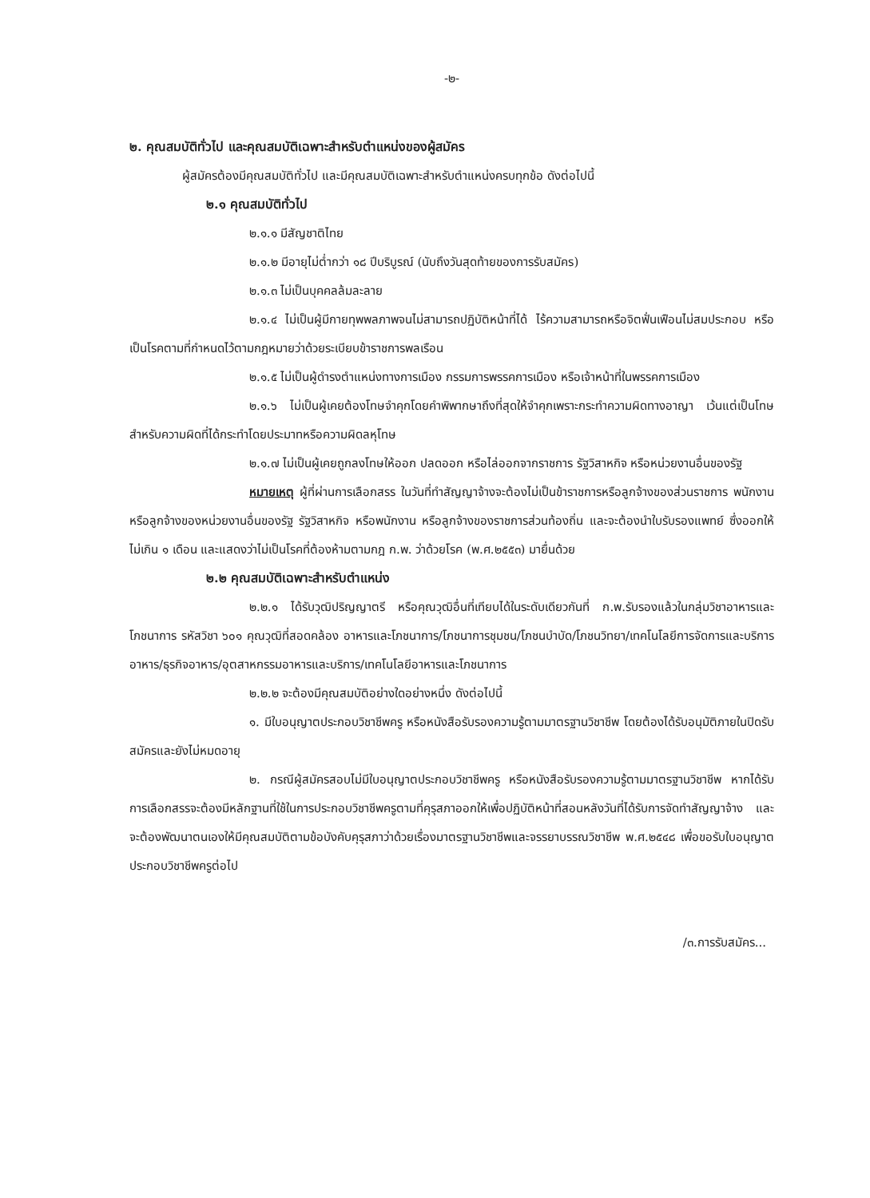-๒-
๒. คุณสมบัติทั่วไป และคุณสมบัติเฉพาะสำหรับตำแหน่งของผู้สมัคร
ผู้สมัครต้องมีคุณสมบัติทั่วไป และมีคุณสมบัติเฉพาะสำหรับตำแหน่งครบทุกข้อ ดังต่อไปนี้
๒.๑ คุณสมบัติทั่วไป
๒.๑.๑ มีสัญชาติไทย
๒.๑.๒ มีอายุไม่ต่ำกว่า ๑๘ ปีบริบูรณ์ (นับถึงวันสุดท้ายของการรับสมัคร)
๒.๑.๓ ไม่เป็นบุคคลล้มละลาย
๒.๑.๔ ไม่เป็นผู้มีกายทุพพลภาพจนไม่สามารถปฏิบัติหน้าที่ได้ ไร้ความสามารถหรือจิตฟั่นเฟือนไม่สมประกอบ หรือเป็นโรคตามที่กำหนดไว้ตามกฎหมายว่าด้วยระเบียบข้าราชการพลเรือน
๒.๑.๕ ไม่เป็นผู้ดำรงตำแหน่งทางการเมือง กรรมการพรรคการเมือง หรือเจ้าหน้าที่ในพรรคการเมือง
๒.๑.๖ ไม่เป็นผู้เคยต้องโทษจำคุกโดยคำพิพากษาถึงที่สุดให้จำคุกเพราะกระทำความผิดทางอาญา เว้นแต่เป็นโทษ สำหรับความผิดที่ได้กระทำโดยประมาทหรือความผิดลหุโทษ
๒.๑.๗ ไม่เป็นผู้เคยถูกลงโทษให้ออก ปลดออก หรือไล่ออกจากราชการ รัฐวิสาหกิจ หรือหน่วยงานอื่นของรัฐ
หมายเหตุ ผู้ที่ผ่านการเลือกสรร ในวันที่ทำสัญญาจ้างจะต้องไม่เป็นข้าราชการหรือลูกจ้างของส่วนราชการ พนักงาน หรือลูกจ้างของหน่วยงานอื่นของรัฐ รัฐวิสาหกิจ หรือพนักงาน หรือลูกจ้างของราชการส่วนท้องถิ่น และจะต้องนำใบรับรองแพทย์ ซึ่งออกให้ไม่เกิน ๑ เดือน และแสดงว่าไม่เป็นโรคที่ต้องห้ามตามกฎ ก.พ. ว่าด้วยโรค (พ.ศ.๒๕๕๓) มายื่นด้วย
๒.๒ คุณสมบัติเฉพาะสำหรับตำแหน่ง
๒.๒.๑ ได้รับวุฒิปริญญาตรี หรือคุณวุฒิอื่นที่เทียบได้ในระดับเดียวกันที่ ก.พ.รับรองแล้วในกลุ่มวิชาอาหารและโภชนาการ รหัสวิชา ๖๐๑ คุณวุฒิที่สอดคล้อง อาหารและโภชนาการ/โภชนาการชุมชน/โภชนบำบัด/โภชนวิทยา/เทคโนโลยีการจัดการและบริการอาหาร/ธุรกิจอาหาร/อุตสาหกรรมอาหารและบริการ/เทคโนโลยีอาหารและโภชนาการ
๒.๒.๒ จะต้องมีคุณสมบัติอย่างใดอย่างหนึ่ง ดังต่อไปนี้
๑. มีใบอนุญาตประกอบวิชาชีพครู หรือหนังสือรับรองความรู้ตามมาตรฐานวิชาชีพ โดยต้องได้รับอนุมัติภายในปิดรับสมัครและยังไม่หมดอายุ
๒. กรณีผู้สมัครสอบไม่มีใบอนุญาตประกอบวิชาชีพครู หรือหนังสือรับรองความรู้ตามมาตรฐานวิชาชีพ หากได้รับการเลือกสรรจะต้องมีหลักฐานที่ใช้ในการประกอบวิชาชีพครูตามที่คุรุสภาออกให้เพื่อปฏิบัติหน้าที่สอนหลังวันที่ได้รับการจัดทำสัญญาจ้าง และจะต้องพัฒนาตนเองให้มีคุณสมบัติตามข้อบังคับคุรุสภาว่าด้วยเรื่องมาตรฐานวิชาชีพและจรรยาบรรณวิชาชีพ พ.ศ.๒๕๔๘ เพื่อขอรับใบอนุญาตประกอบวิชาชีพครูต่อไป
/๓.การรับสมัคร...